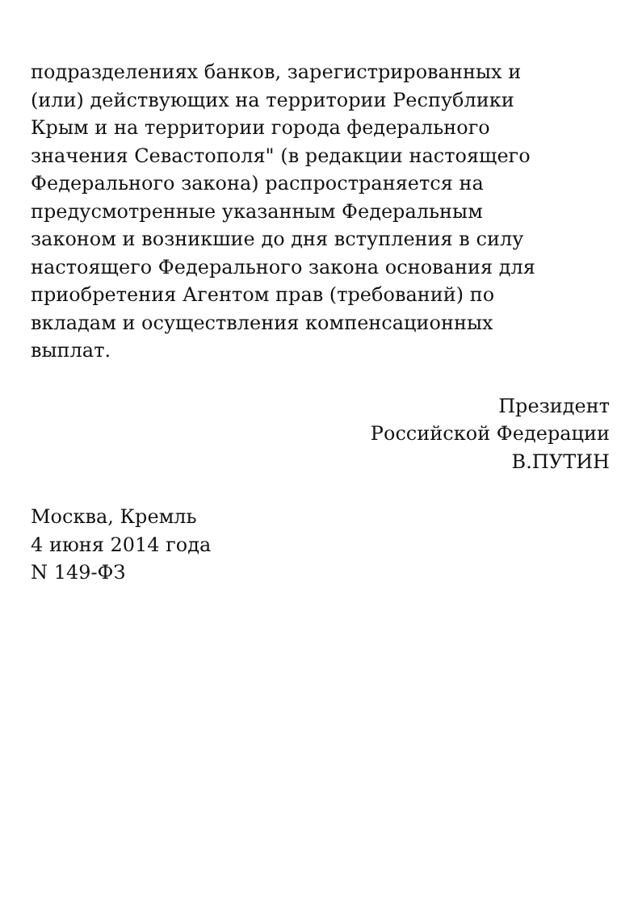подразделениях банков, зарегистрированных и
(или) действующих на территории Республики
Крым и на территории города федерального
значения Севастополя" (в редакции настоящего
Федерального закона) распространяется на
предусмотренные указанным Федеральным
законом и возникшие до дня вступления в силу
настоящего Федерального закона основания для
приобретения Агентом прав (требований) по
вкладам и осуществления компенсационных
выплат.
Президент
Российской Федерации
В.ПУТИН
Москва, Кремль
4 июня 2014 года
N 149-ФЗ